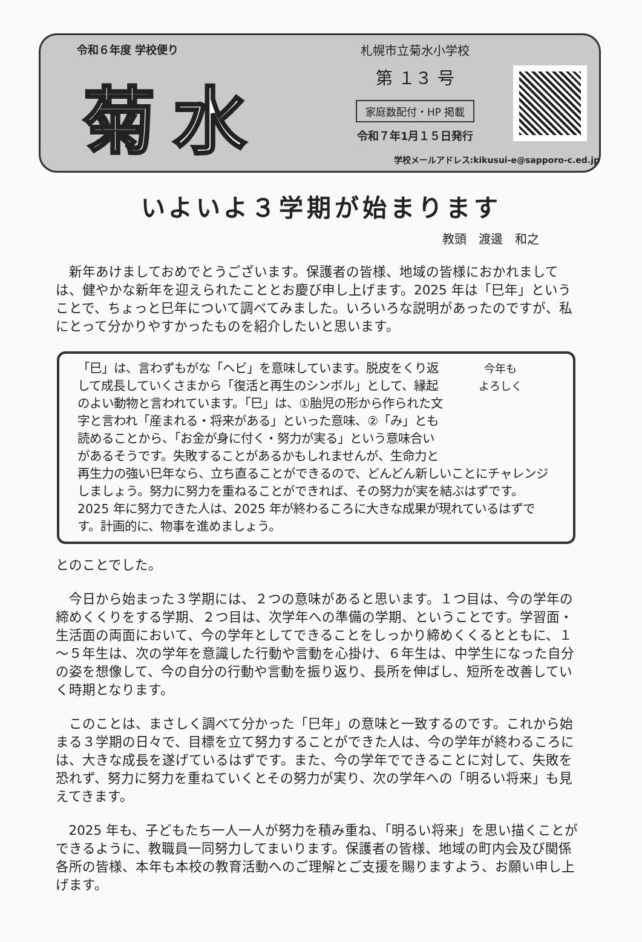令和６年度 学校便り
菊水
札幌市立菊水小学校
第 １３ 号
家庭数配付・HP 掲載
令和７年1月１５日発行
学校メールアドレス:kikusui-e@sapporo-c.ed.jp
いよいよ３学期が始まります
教頭　渡邊　和之
新年あけましておめでとうございます。保護者の皆様、地域の皆様におかれましては、健やかな新年を迎えられたこととお慶び申し上げます。2025 年は「巳年」ということで、ちょっと巳年について調べてみました。いろいろな説明があったのですが、私にとって分かりやすかったものを紹介したいと思います。
今年も
よろしく
「巳」は、言わずもがな「ヘビ」を意味しています。脱皮をくり返して成長していくさまから「復活と再生のシンボル」として、縁起のよい動物と言われています。「巳」は、①胎児の形から作られた文字と言われ「産まれる・将来がある」といった意味、②「み」とも読めることから、「お金が身に付く・努力が実る」という意味合いがあるそうです。失敗することがあるかもしれませんが、生命力と再生力の強い巳年なら、立ち直ることができるので、どんどん新しいことにチャレンジしましょう。努力に努力を重ねることができれば、その努力が実を結ぶはずです。2025 年に努力できた人は、2025 年が終わるころに大きな成果が現れているはずです。計画的に、物事を進めましょう。
とのことでした。
今日から始まった３学期には、２つの意味があると思います。１つ目は、今の学年の締めくくりをする学期、２つ目は、次学年への準備の学期、ということです。学習面・生活面の両面において、今の学年としてできることをしっかり締めくくるとともに、１～５年生は、次の学年を意識した行動や言動を心掛け、６年生は、中学生になった自分の姿を想像して、今の自分の行動や言動を振り返り、長所を伸ばし、短所を改善していく時期となります。
このことは、まさしく調べて分かった「巳年」の意味と一致するのです。これから始まる３学期の日々で、目標を立て努力することができた人は、今の学年が終わるころには、大きな成長を遂げているはずです。また、今の学年でできることに対して、失敗を恐れず、努力に努力を重ねていくとその努力が実り、次の学年への「明るい将来」も見えてきます。
2025 年も、子どもたち一人一人が努力を積み重ね、「明るい将来」を思い描くことができるように、教職員一同努力してまいります。保護者の皆様、地域の町内会及び関係各所の皆様、本年も本校の教育活動へのご理解とご支援を賜りますよう、お願い申し上げます。